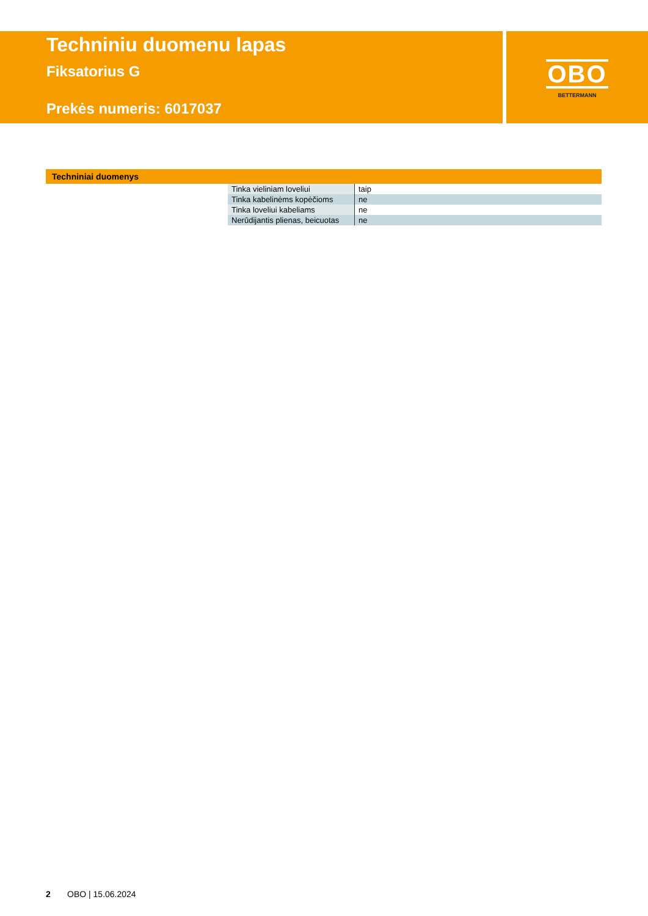Techniniu duomenu lapas
Fiksatorius G
Prekės numeris: 6017037
OBO
BETTERMANN
Techniniai duomenys
| Tinka vieliniam loveliui | taip |
| Tinka kabelinėms kopėčioms | ne |
| Tinka loveliui kabeliams | ne |
| Nerūdijantis plienas, beicuotas | ne |
2 OBO | 15.06.2024